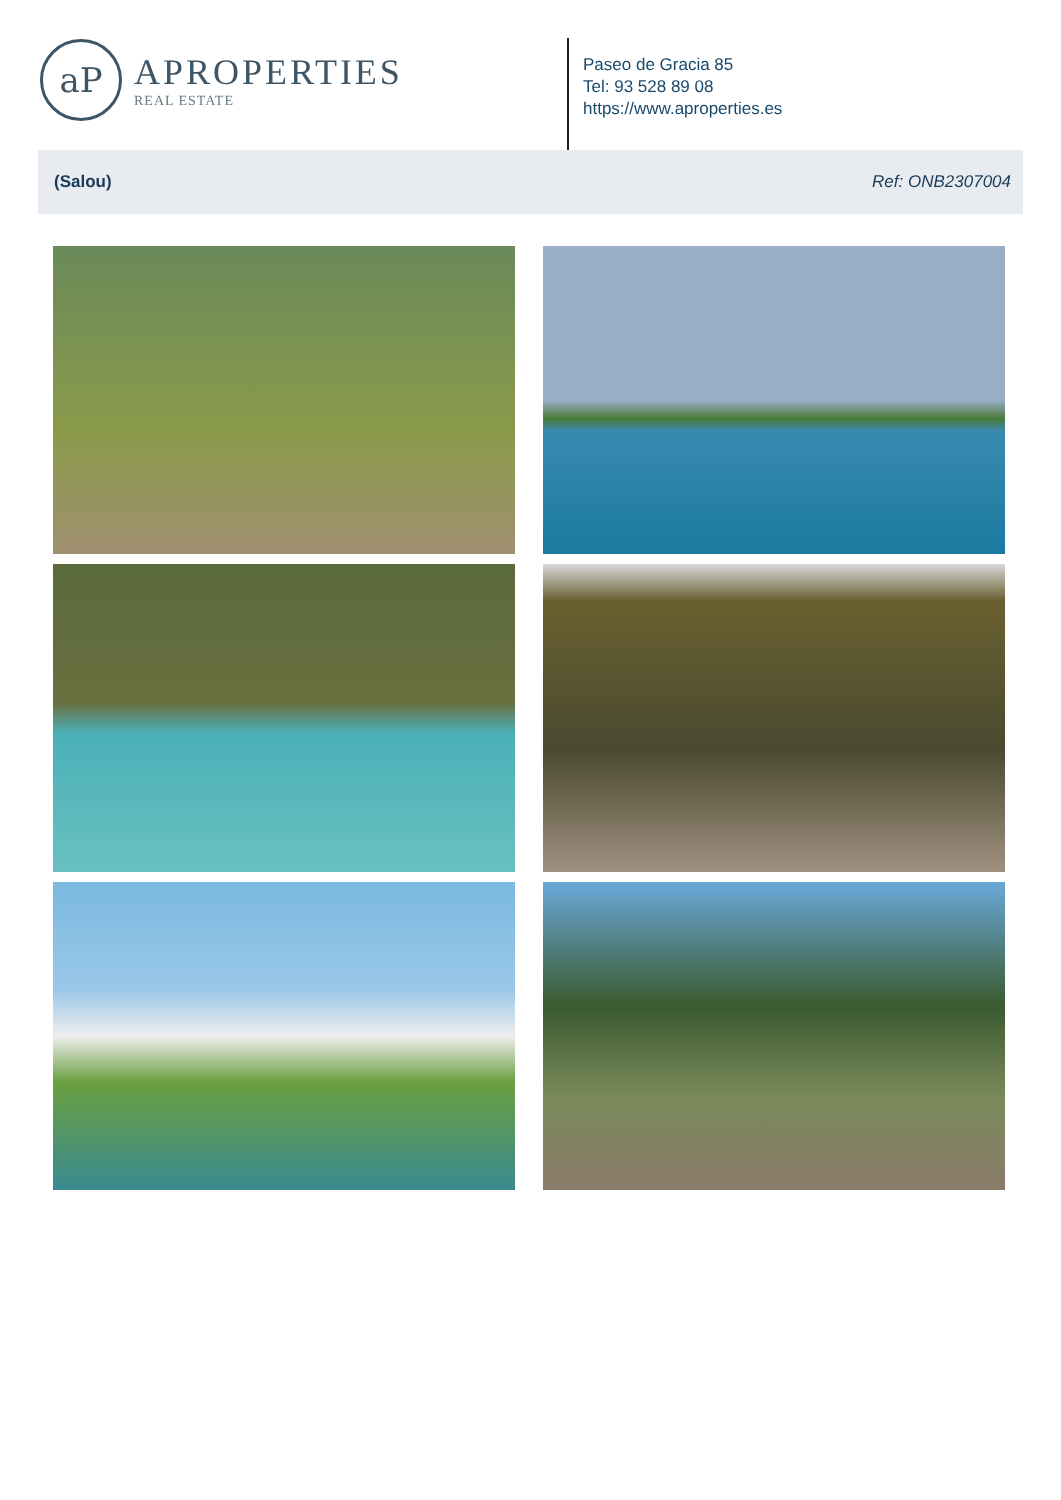aP
APROPERTIES
REAL ESTATE
Paseo de Gracia 85
Tel: 93 528 89 08
https://www.aproperties.es
(Salou) Ref: ONB2307004